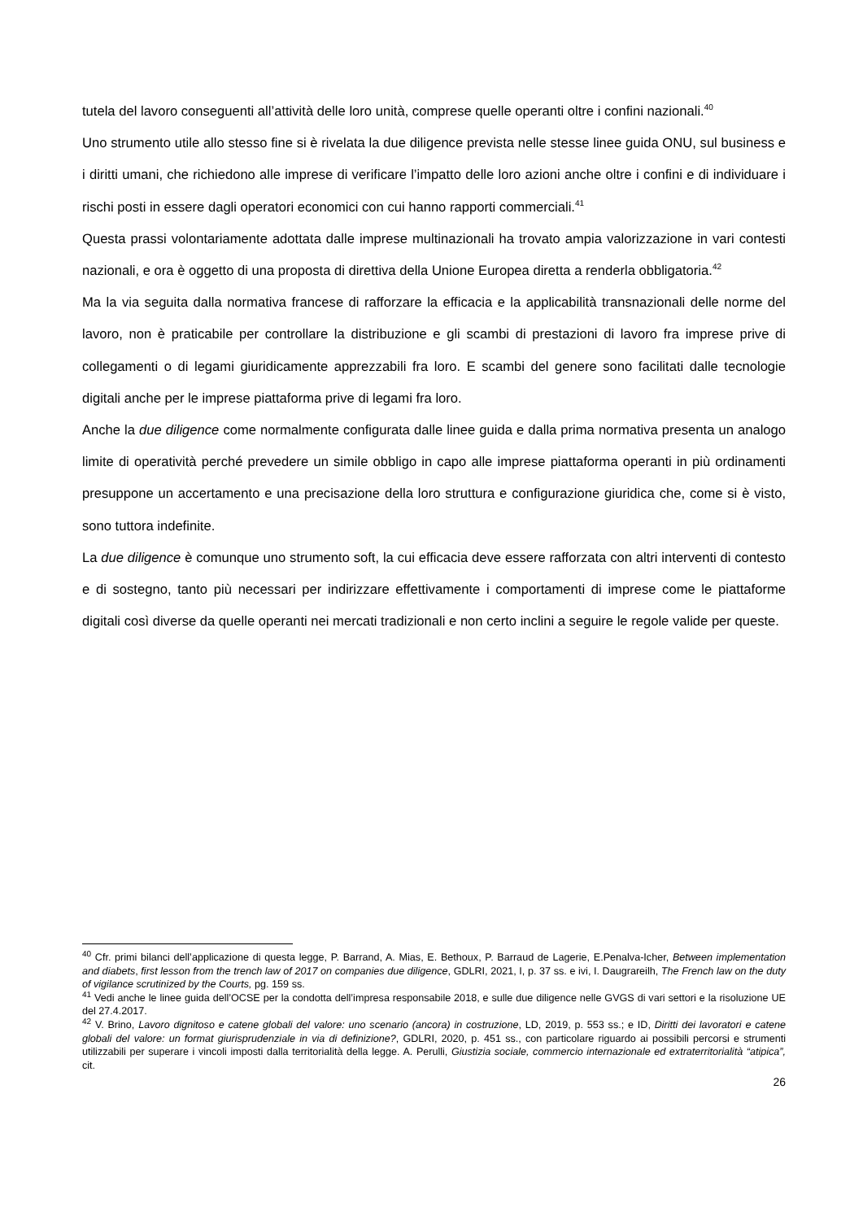tutela del lavoro conseguenti all’attività delle loro unità, comprese quelle operanti oltre i confini nazionali.<sup>40</sup>
Uno strumento utile allo stesso fine si è rivelata la due diligence prevista nelle stesse linee guida ONU, sul business e i diritti umani, che richiedono alle imprese di verificare l’impatto delle loro azioni anche oltre i confini e di individuare i rischi posti in essere dagli operatori economici con cui hanno rapporti commerciali.<sup>41</sup>
Questa prassi volontariamente adottata dalle imprese multinazionali ha trovato ampia valorizzazione in vari contesti nazionali, e ora è oggetto di una proposta di direttiva della Unione Europea diretta a renderla obbligatoria.<sup>42</sup>
Ma la via seguita dalla normativa francese di rafforzare la efficacia e la applicabilità transnazionali delle norme del lavoro, non è praticabile per controllare la distribuzione e gli scambi di prestazioni di lavoro fra imprese prive di collegamenti o di legami giuridicamente apprezzabili fra loro. E scambi del genere sono facilitati dalle tecnologie digitali anche per le imprese piattaforma prive di legami fra loro.
Anche la due diligence come normalmente configurata dalle linee guida e dalla prima normativa presenta un analogo limite di operatività perché prevedere un simile obbligo in capo alle imprese piattaforma operanti in più ordinamenti presuppone un accertamento e una precisazione della loro struttura e configurazione giuridica che, come si è visto, sono tuttora indefinite.
La due diligence è comunque uno strumento soft, la cui efficacia deve essere rafforzata con altri interventi di contesto e di sostegno, tanto più necessari per indirizzare effettivamente i comportamenti di imprese come le piattaforme digitali così diverse da quelle operanti nei mercati tradizionali e non certo inclini a seguire le regole valide per queste.
<sup>40</sup> Cfr. primi bilanci dell’applicazione di questa legge, P. Barrand, A. Mias, E. Bethoux, P. Barraud de Lagerie, E.Penalva-Icher, Between implementation and diabets, first lesson from the trench law of 2017 on companies due diligence, GDLRI, 2021, I, p. 37 ss. e ivi, I. Daugrareilh, The French law on the duty of vigilance scrutinized by the Courts, pg. 159 ss.
<sup>41</sup> Vedi anche le linee guida dell’OCSE per la condotta dell’impresa responsabile 2018, e sulle due diligence nelle GVGS di vari settori e la risoluzione UE del 27.4.2017.
<sup>42</sup> V. Brino, Lavoro dignitoso e catene globali del valore: uno scenario (ancora) in costruzione, LD, 2019, p. 553 ss.; e ID, Diritti dei lavoratori e catene globali del valore: un format giurisprudenziale in via di definizione?, GDLRI, 2020, p. 451 ss., con particolare riguardo ai possibili percorsi e strumenti utilizzabili per superare i vincoli imposti dalla territorialità della legge. A. Perulli, Giustizia sociale, commercio internazionale ed extraterritorialità “atipica”, cit.
26